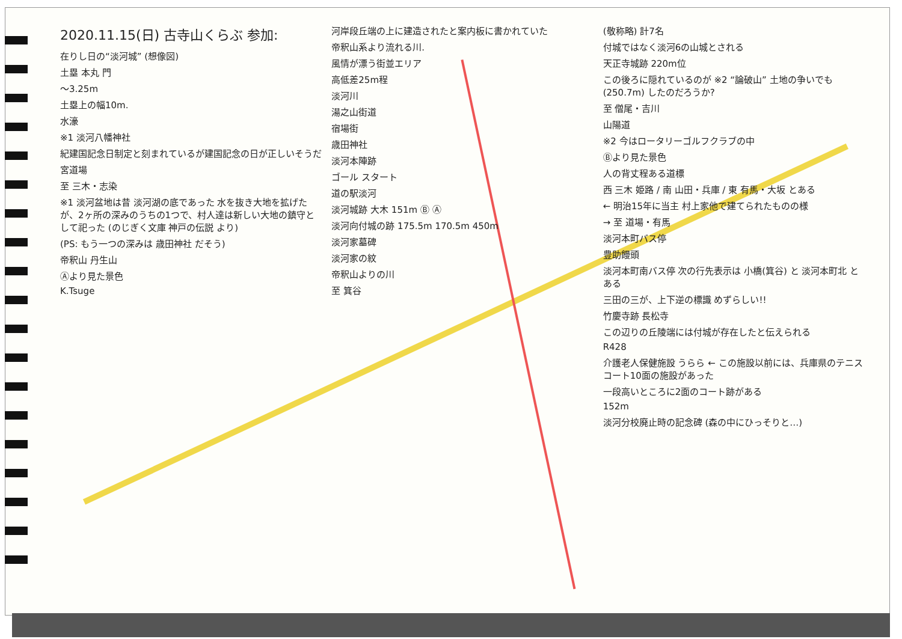2020.11.15(日) 古寺山くらぶ 参加:
在りし日の“淡河城” (想像図)
土塁 本丸 門
〜3.25m
土塁上の幅10m.
水濠
※1 淡河八幡神社
紀建国記念日制定と刻まれているが建国記念の日が正しいそうだ
宮道場
至 三木・志染
※1 淡河盆地は昔 淡河湖の底であった 水を抜き大地を拡げたが、2ヶ所の深みのうちの1つで、村人達は新しい大地の鎮守として祀った (のじぎく文庫 神戸の伝説 より)
(PS: もう一つの深みは 歳田神社 だそう)
帝釈山 丹生山
Ⓐより見た景色
K.Tsuge
河岸段丘端の上に建造されたと案内板に書かれていた
帝釈山系より流れる川.
風情が漂う街並エリア
高低差25m程
淡河川
湯之山街道
宿場街
歳田神社
淡河本陣跡
ゴール スタート
道の駅淡河
淡河城跡 大木 151m Ⓑ Ⓐ
淡河向付城の跡 175.5m 170.5m 450m
淡河家墓碑
淡河家の紋
帝釈山よりの川
至 箕谷
(敬称略) 計7名
付城ではなく淡河6の山城とされる
天正寺城跡 220m位
この後ろに隠れているのが ※2 “論破山” 土地の争いでも (250.7m) したのだろうか?
至 僧尾・吉川
山陽道
※2 今はロータリーゴルフクラブの中
Ⓑより見た景色
人の背丈程ある道標
西 三木 姫路 / 南 山田・兵庫 / 東 有馬・大坂 とある
← 明治15年に当主 村上家他で建てられたものの様
→ 至 道場・有馬
淡河本町バス停
豊助饅頭
淡河本町南バス停 次の行先表示は 小橋(箕谷) と 淡河本町北 とある
三田の三が、上下逆の標識 めずらしい!!
竹慶寺跡 長松寺
この辺りの丘陵端には付城が存在したと伝えられる
R428
介護老人保健施設 うらら ← この施設以前には、兵庫県のテニスコート10面の施設があった
一段高いところに2面のコート跡がある
152m
淡河分校廃止時の記念碑 (森の中にひっそりと…)